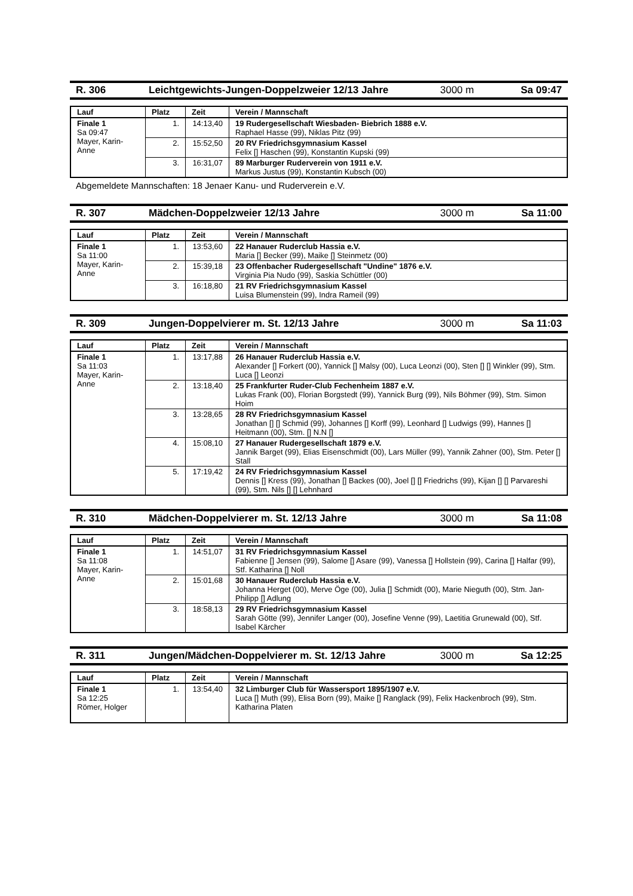R. 306 Leichtgewichts-Jungen-Doppelzweier 12/13 Jahre 3000 m Sa 09:47
| Lauf | Platz | Zeit | Verein / Mannschaft |
| --- | --- | --- | --- |
| Finale 1 Sa 09:47 Mayer, Karin-Anne | 1. | 14:13,40 | 19 Rudergesellschaft Wiesbaden- Biebrich 1888 e.V. Raphael Hasse (99), Niklas Pitz (99) |
| | 2. | 15:52,50 | 20 RV Friedrichsgymnasium Kassel Felix [] Haschen (99), Konstantin Kupski (99) |
| | 3. | 16:31,07 | 89 Marburger Ruderverein von 1911 e.V. Markus Justus (99), Konstantin Kubsch (00) |
Abgemeldete Mannschaften: 18 Jenaer Kanu- und Ruderverein e.V.
R. 307 Mädchen-Doppelzweier 12/13 Jahre 3000 m Sa 11:00
| Lauf | Platz | Zeit | Verein / Mannschaft |
| --- | --- | --- | --- |
| Finale 1 Sa 11:00 Mayer, Karin-Anne | 1. | 13:53,60 | 22 Hanauer Ruderclub Hassia e.V. Maria [] Becker (99), Maike [] Steinmetz (00) |
| | 2. | 15:39,18 | 23 Offenbacher Rudergesellschaft "Undine" 1876 e.V. Virginia Pia Nudo (99), Saskia Schüttler (00) |
| | 3. | 16:18,80 | 21 RV Friedrichsgymnasium Kassel Luisa Blumenstein (99), Indra Rameil (99) |
R. 309 Jungen-Doppelvierer m. St. 12/13 Jahre 3000 m Sa 11:03
| Lauf | Platz | Zeit | Verein / Mannschaft |
| --- | --- | --- | --- |
| Finale 1 Sa 11:03 Mayer, Karin-Anne | 1. | 13:17,88 | 26 Hanauer Ruderclub Hassia e.V. Alexander [] Forkert (00), Yannick [] Malsy (00), Luca Leonzi (00), Sten [] [] Winkler (99), Stm. Luca [] Leonzi |
| | 2. | 13:18,40 | 25 Frankfurter Ruder-Club Fechenheim 1887 e.V. Lukas Frank (00), Florian Borgstedt (99), Yannick Burg (99), Nils Böhmer (99), Stm. Simon Hoim |
| | 3. | 13:28,65 | 28 RV Friedrichsgymnasium Kassel Jonathan [] [] Schmid (99), Johannes [] Korff (99), Leonhard [] Ludwigs (99), Hannes [] Heitmann (00), Stm. [] N.N [] |
| | 4. | 15:08,10 | 27 Hanauer Rudergesellschaft 1879 e.V. Jannik Barget (99), Elias Eisenschmidt (00), Lars Müller (99), Yannik Zahner (00), Stm. Peter [] Stall |
| | 5. | 17:19,42 | 24 RV Friedrichsgymnasium Kassel Dennis [] Kress (99), Jonathan [] Backes (00), Joel [] [] Friedrichs (99), Kijan [] [] Parvareshi (99), Stm. Nils [] [] Lehnhard |
R. 310 Mädchen-Doppelvierer m. St. 12/13 Jahre 3000 m Sa 11:08
| Lauf | Platz | Zeit | Verein / Mannschaft |
| --- | --- | --- | --- |
| Finale 1 Sa 11:08 Mayer, Karin-Anne | 1. | 14:51,07 | 31 RV Friedrichsgymnasium Kassel Fabienne [] Jensen (99), Salome [] Asare (99), Vanessa [] Hollstein (99), Carina [] Halfar (99), Stf. Katharina [] Noll |
| | 2. | 15:01,68 | 30 Hanauer Ruderclub Hassia e.V. Johanna Herget (00), Merve Öge (00), Julia [] Schmidt (00), Marie Nieguth (00), Stm. Jan-Philipp [] Adlung |
| | 3. | 18:58,13 | 29 RV Friedrichsgymnasium Kassel Sarah Götte (99), Jennifer Langer (00), Josefine Venne (99), Laetitia Grunewald (00), Stf. Isabel Kärcher |
R. 311 Jungen/Mädchen-Doppelvierer m. St. 12/13 Jahre 3000 m Sa 12:25
| Lauf | Platz | Zeit | Verein / Mannschaft |
| --- | --- | --- | --- |
| Finale 1 Sa 12:25 Römer, Holger | 1. | 13:54,40 | 32 Limburger Club für Wassersport 1895/1907 e.V. Luca [] Muth (99), Elisa Born (99), Maike [] Ranglack (99), Felix Hackenbroch (99), Stm. Katharina Platen |